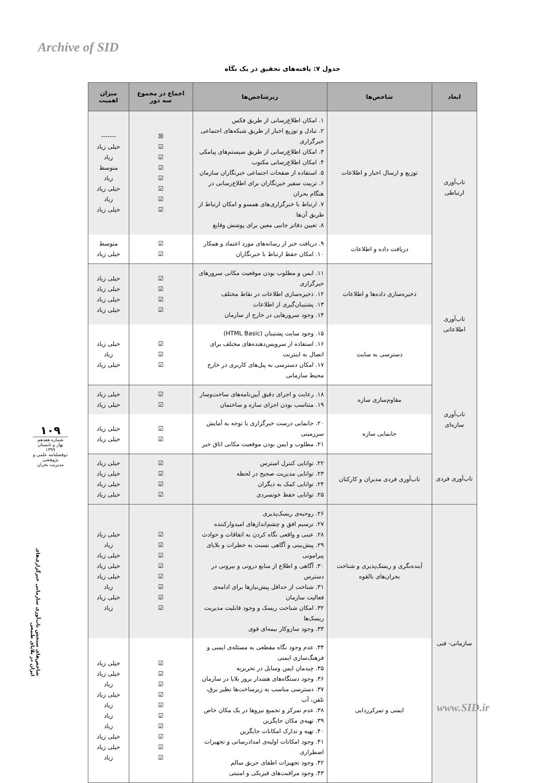Archive of SID
جدول ۷: یافته‌های تحقیق در یک نگاه
| ابعاد | شاخص‌ها | زیرشاخص‌ها | اجماع در مجموع سه دور | میزان اهمیت |
| --- | --- | --- | --- | --- |
| تاب‌آوری ارتباطی | توزیع و ارسال اخبار و اطلاعات | ۱. امکان اطلاع‌رسانی از طریق فکس ۲. تبادل و توزیع اخبار از طریق شبکه‌های اجتماعی خبرگزاری ۳. امکان اطلاع‌رسانی از طریق سیستم‌های پیامکی ۴. امکان اطلاع‌رسانی مکتوب ۵. استفاده از صفحات اجتماعی خبرنگاران سازمان ۶. تربیت سفیر خبرنگاران برای اطلاع‌رسانی در هنگام بحران ۷. ارتباط با خبرگزاری‌های همسو و امکان ارتباط از طریق آن‌ها ۸. تعیین دفاتر جانبی معین برای پوشش وقایع | ☒ ☑ ☑ ☑ ☑ ☑ ☑ ☑ | ------- خیلی زیاد زیاد متوسط زیاد خیلی زیاد زیاد خیلی زیاد |
| | دریافت داده و اطلاعات | ۹. دریافت خبر از رسانه‌های مورد اعتماد و همکار ۱۰. امکان حفظ ارتباط با خبرنگاران | ☑ ☑ | متوسط خیلی زیاد |
| تاب‌آوری اطلاعاتی | ذخیره‌سازی داده‌ها و اطلاعات | ۱۱. ایمن و مطلوب بودن موقعیت مکانی سرورهای خبرگزاری ۱۲. ذخیره‌سازی اطلاعات در نقاط مختلف ۱۳. پشتیبان‌گیری از اطلاعات ۱۴. وجود سرورهایی در خارج از سازمان | ☑ ☑ ☑ ☑ | خیلی زیاد خیلی زیاد خیلی زیاد خیلی زیاد |
| | دسترسی به سایت | ۱۵. وجود سایت پشتیبان (HTML Basic) ۱۶. استفاده از سرویس‌دهنده‌های مختلف برای اتصال به اینترنت ۱۷. امکان دسترسی به پنل‌های کاربری در خارج محیط سازمانی | ☑ ☑ ☑ | خیلی زیاد زیاد خیلی زیاد |
| تاب‌آوری سازه‌ای | مقاوم‌سازی سازه | ۱۸. رعایت و اجرای دقیق آیین‌نامه‌های ساخت‌وساز ۱۹. متناسب بودن اجزای سازه و ساختمان | ☑ ☑ | خیلی زیاد خیلی زیاد |
| | جانمایی سازه | ۲۰. جانمایی درست خبرگزاری با توجه به آمایش سرزمینی ۲۱. مطلوب و ایمن بودن موقعیت مکانی اتاق خبر | ☑ ☑ | خیلی زیاد خیلی زیاد |
| تاب‌آوری فردی | تاب‌آوری فردی مدیران و کارکنان | ۲۲. توانایی کنترل استرس ۲۳. توانایی مدیریت صحیح در لحظه ۲۴. توانایی کمک به دیگران ۲۵. توانایی حفظ خونسردی | ☑ ☑ ☑ ☑ | خیلی زیاد خیلی زیاد خیلی زیاد خیلی زیاد |
| سازمانی- فنی | آینده‌نگری و ریسک‌پذیری و شناخت بحران‌های بالقوه | ۲۶. روحیه‌ی ریسک‌پذیری ۲۷. ترسیم افق و چشم‌اندازهای امیدوارکننده ۲۸. عینی و واقعی نگاه کردن به اتفاقات و حوادث ۲۹. پیش‌بینی و آگاهی نسبت به خطرات و بلایای پیرامونی ۳۰. آگاهی و اطلاع از منابع درونی و بیرونی در دسترس ۳۱. شناخت از حداقل پیش‌نیازها برای ادامه‌ی فعالیت سازمان ۳۲. امکان شناخت ریسک و وجود قابلیت مدیریت ریسک‌ها ۳۳. وجود سازوکار بیمه‌ای قوی | ☑ ☑ ☑ ☑ ☑ ☑ ☑ ☑ | خیلی زیاد زیاد خیلی زیاد خیلی زیاد خیلی زیاد زیاد خیلی زیاد زیاد |
| | ایمنی و تمرکززدایی | ۳۴. عدم وجود نگاه مقطعی به مسئله‌ی ایمنی و فرهنگ‌سازی ایمنی ۳۵. چیدمان ایمن وسایل در تحریریه ۳۶. وجود دستگاه‌های هشدار بروز بلایا در سازمان ۳۷. دسترسی مناسب به زیرساخت‌ها نظیر برق، تلفن، آب ۳۸. عدم تمرکز و تجمیع نیروها در یک مکان خاص ۳۹. تهیه‌ی مکان جایگزین ۴۰. تهیه و تدارک امکانات جایگزین ۴۱. وجود امکانات اولیه‌ی امدادرسانی و تجهیزات اضطراری ۴۲. وجود تجهیزات اطفای حریق سالم ۴۳. وجود مراقبت‌های فیزیکی و امنیتی | ☑ ☑ ☑ ☑ ☑ ☑ ☑ ☑ ☑ ☑ | خیلی زیاد خیلی زیاد زیاد خیلی زیاد زیاد زیاد زیاد خیلی زیاد خیلی زیاد زیاد |
۱۰۹
شماره هفدهم
بهار و تابستان ۱۳۹۹
دوفصلنامه علمی و پژوهشی
مدیریت بحران
شاخص‌های سنجش تاب‌آوری سازمانی خبرگزاری‌های ایران در بلایای طبیعی
www.SID.ir